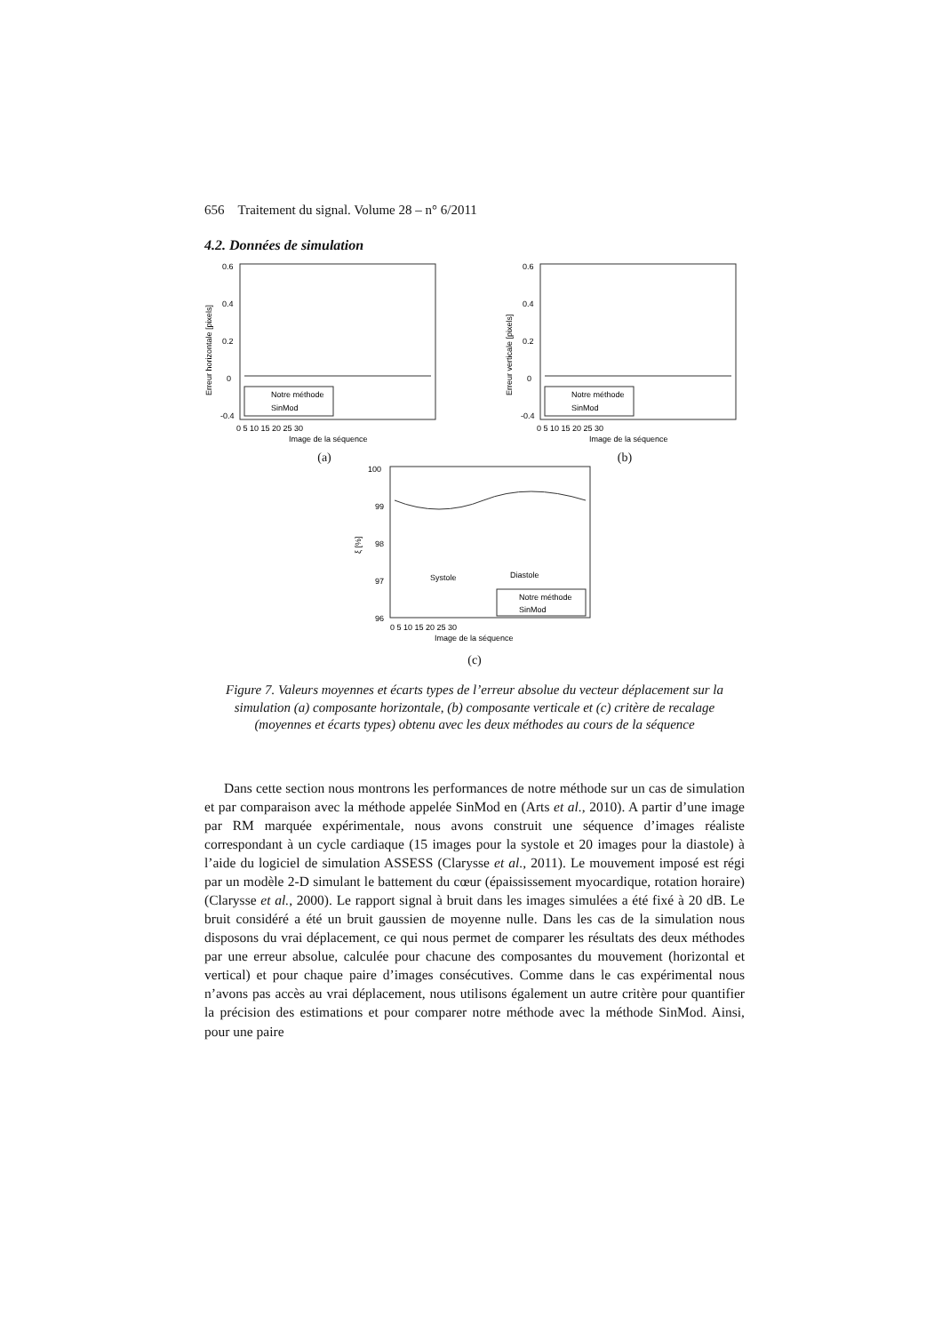656 Traitement du signal. Volume 28 – n° 6/2011
4.2. Données de simulation
0.6
0.4
0.2
0
-0.4
Erreur horizontale [pixels]
Notre méthode
SinMod
0 5 10 15 20 25 30
Image de la séquence
(a)
0.6
0.4
0.2
0
-0.4
Erreur verticale [pixels]
Notre méthode
SinMod
0 5 10 15 20 25 30
Image de la séquence
(b)
100
99
98
97
96
ξ [%]
Systole
Diastole
Notre méthode
SinMod
0 5 10 15 20 25 30
Image de la séquence
(c)
Figure 7. Valeurs moyennes et écarts types de l’erreur absolue du vecteur déplacement sur la simulation (a) composante horizontale, (b) composante verticale et (c) critère de recalage (moyennes et écarts types) obtenu avec les deux méthodes au cours de la séquence
Dans cette section nous montrons les performances de notre méthode sur un cas de simulation et par comparaison avec la méthode appelée SinMod en (Arts et al., 2010). A partir d’une image par RM marquée expérimentale, nous avons construit une séquence d’images réaliste correspondant à un cycle cardiaque (15 images pour la systole et 20 images pour la diastole) à l’aide du logiciel de simulation ASSESS (Clarysse et al., 2011). Le mouvement imposé est régi par un modèle 2-D simulant le battement du cœur (épaississement myocardique, rotation horaire) (Clarysse et al., 2000). Le rapport signal à bruit dans les images simulées a été fixé à 20 dB. Le bruit considéré a été un bruit gaussien de moyenne nulle. Dans les cas de la simulation nous disposons du vrai déplacement, ce qui nous permet de comparer les résultats des deux méthodes par une erreur absolue, calculée pour chacune des composantes du mouvement (horizontal et vertical) et pour chaque paire d’images consécutives. Comme dans le cas expérimental nous n’avons pas accès au vrai déplacement, nous utilisons également un autre critère pour quantifier la précision des estimations et pour comparer notre méthode avec la méthode SinMod. Ainsi, pour une paire